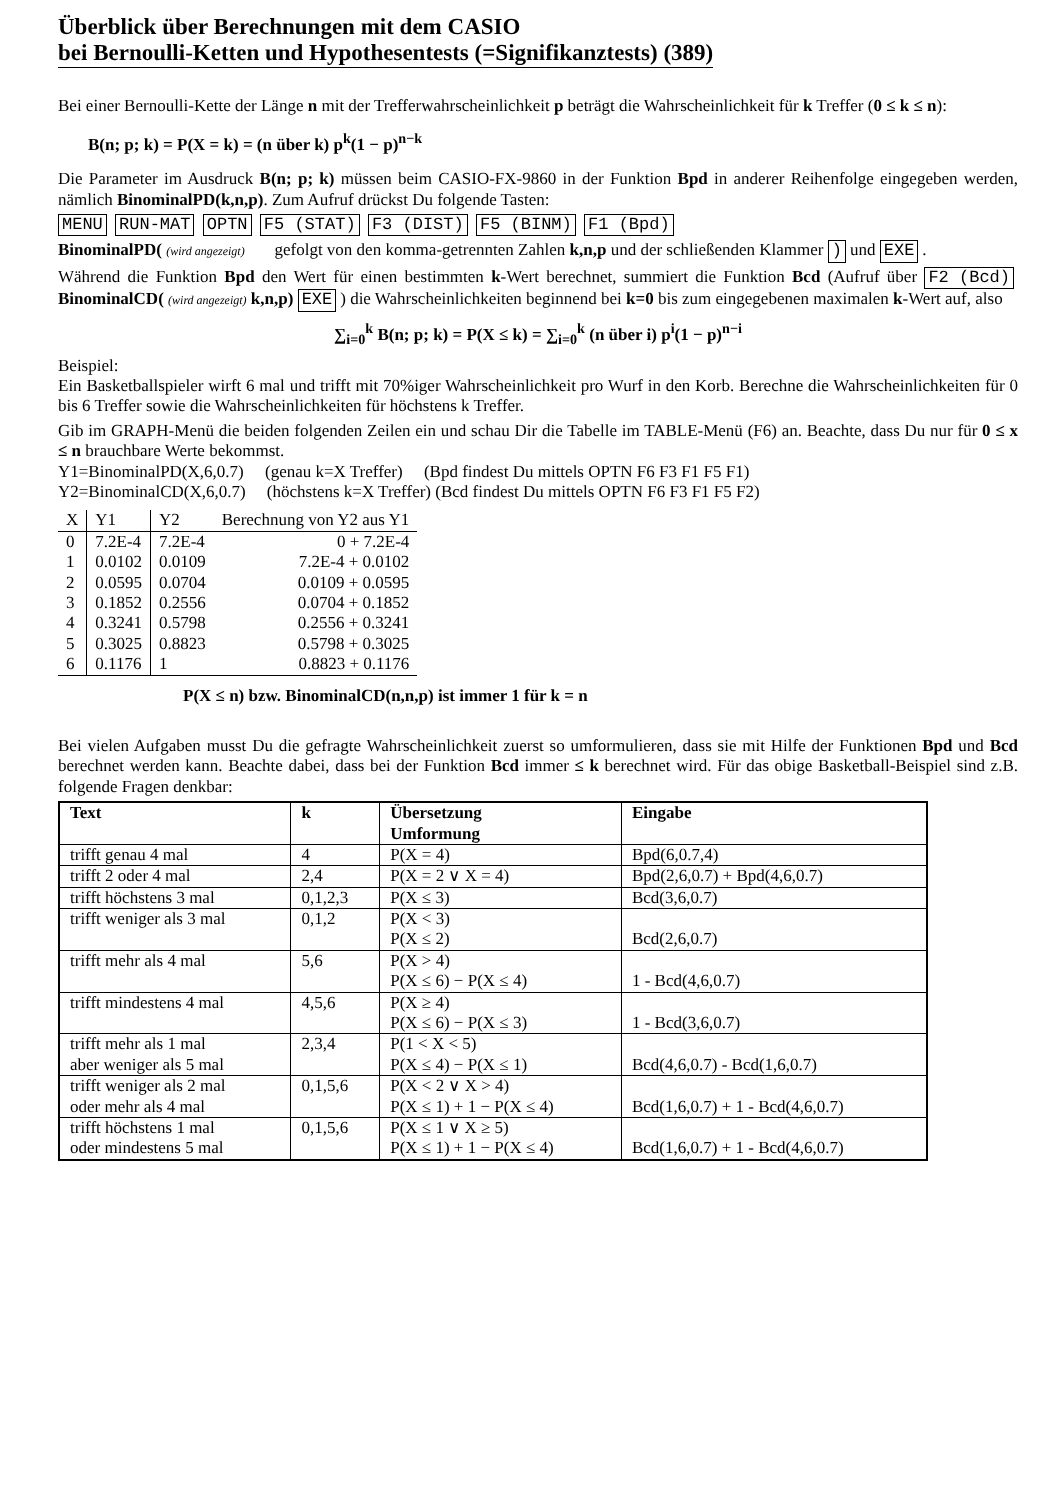Überblick über Berechnungen mit dem CASIO
bei Bernoulli-Ketten und Hypothesentests (=Signifikanztests) (389)
Bei einer Bernoulli-Kette der Länge n mit der Trefferwahrscheinlichkeit p beträgt die Wahrscheinlichkeit für k Treffer (0 ≤ k ≤ n):
B(n; p; k) = P(X = k) = (n über k) p<sup>k</sup>(1 − p)<sup>n−k</sup>
Die Parameter im Ausdruck B(n; p; k) müssen beim CASIO-FX-9860 in der Funktion Bpd in anderer Reihenfolge eingegeben werden, nämlich BinominalPD(k,n,p). Zum Aufruf drückst Du folgende Tasten:
MENU RUN-MAT OPTN F5 (STAT) F3 (DIST) F5 (BINM) F1 (Bpd)
BinominalPD( (wird angezeigt) gefolgt von den komma-getrennten Zahlen k,n,p und der schließenden Klammer ) und EXE.
Während die Funktion Bpd den Wert für einen bestimmten k-Wert berechnet, summiert die Funktion Bcd (Aufruf über F2 (Bcd) BinominalCD( (wird angezeigt) k,n,p) EXE) die Wahrscheinlichkeiten beginnend bei k=0 bis zum eingegebenen maximalen k-Wert auf, also
∑<sub>i=0</sub><sup>k</sup> B(n; p; k) = P(X ≤ k) = ∑<sub>i=0</sub><sup>k</sup> (n über i) p<sup>i</sup>(1 − p)<sup>n−i</sup>
Beispiel:
Ein Basketballspieler wirft 6 mal und trifft mit 70%iger Wahrscheinlichkeit pro Wurf in den Korb. Berechne die Wahrscheinlichkeiten für 0 bis 6 Treffer sowie die Wahrscheinlichkeiten für höchstens k Treffer.
Gib im GRAPH-Menü die beiden folgenden Zeilen ein und schau Dir die Tabelle im TABLE-Menü (F6) an. Beachte, dass Du nur für 0 ≤ x ≤ n brauchbare Werte bekommst.
Y1=BinominalPD(X,6,0.7) (genau k=X Treffer) (Bpd findest Du mittels OPTN F6 F3 F1 F5 F1)
Y2=BinominalCD(X,6,0.7) (höchstens k=X Treffer) (Bcd findest Du mittels OPTN F6 F3 F1 F5 F2)
| X | Y1 | Y2 | Berechnung von Y2 aus Y1 |
| --- | --- | --- | --- |
| 0 | 7.2E-4 | 7.2E-4 | 0 + 7.2E-4 |
| 1 | 0.0102 | 0.0109 | 7.2E-4 + 0.0102 |
| 2 | 0.0595 | 0.0704 | 0.0109 + 0.0595 |
| 3 | 0.1852 | 0.2556 | 0.0704 + 0.1852 |
| 4 | 0.3241 | 0.5798 | 0.2556 + 0.3241 |
| 5 | 0.3025 | 0.8823 | 0.5798 + 0.3025 |
| 6 | 0.1176 | 1 | 0.8823 + 0.1176 |
P(X ≤ n) bzw. BinominalCD(n,n,p) ist immer 1 für k = n
Bei vielen Aufgaben musst Du die gefragte Wahrscheinlichkeit zuerst so umformulieren, dass sie mit Hilfe der Funktionen Bpd und Bcd berechnet werden kann. Beachte dabei, dass bei der Funktion Bcd immer ≤ k berechnet wird. Für das obige Basketball-Beispiel sind z.B. folgende Fragen denkbar:
| Text | k | Übersetzung Umformung | Eingabe |
| --- | --- | --- | --- |
| trifft genau 4 mal | 4 | P(X = 4) | Bpd(6,0.7,4) |
| trifft 2 oder 4 mal | 2,4 | P(X = 2 ∨ X = 4) | Bpd(2,6,0.7) + Bpd(4,6,0.7) |
| trifft höchstens 3 mal | 0,1,2,3 | P(X ≤ 3) | Bcd(3,6,0.7) |
| trifft weniger als 3 mal | 0,1,2 | P(X < 3) P(X ≤ 2) | Bcd(2,6,0.7) |
| trifft mehr als 4 mal | 5,6 | P(X > 4) P(X ≤ 6) − P(X ≤ 4) | 1 - Bcd(4,6,0.7) |
| trifft mindestens 4 mal | 4,5,6 | P(X ≥ 4) P(X ≤ 6) − P(X ≤ 3) | 1 - Bcd(3,6,0.7) |
| trifft mehr als 1 mal aber weniger als 5 mal | 2,3,4 | P(1 < X < 5) P(X ≤ 4) − P(X ≤ 1) | Bcd(4,6,0.7) - Bcd(1,6,0.7) |
| trifft weniger als 2 mal oder mehr als 4 mal | 0,1,5,6 | P(X < 2 ∨ X > 4) P(X ≤ 1) + 1 − P(X ≤ 4) | Bcd(1,6,0.7) + 1 - Bcd(4,6,0.7) |
| trifft höchstens 1 mal oder mindestens 5 mal | 0,1,5,6 | P(X ≤ 1 ∨ X ≥ 5) P(X ≤ 1) + 1 − P(X ≤ 4) | Bcd(1,6,0.7) + 1 - Bcd(4,6,0.7) |